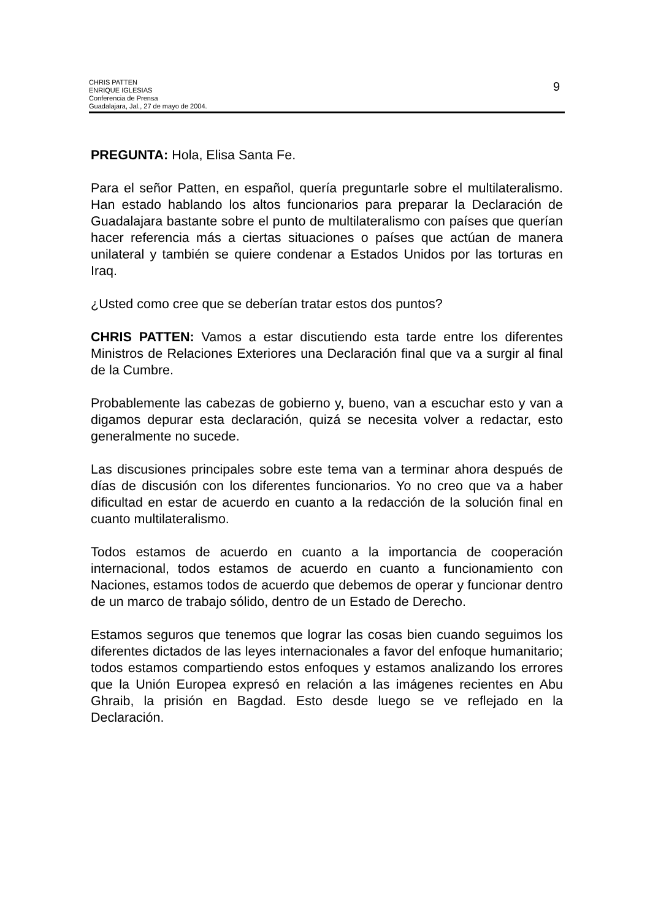CHRIS PATTEN
ENRIQUE IGLESIAS
Conferencia de Prensa
Guadalajara, Jal., 27 de mayo de 2004.
9
PREGUNTA: Hola, Elisa Santa Fe.
Para el señor Patten, en español, quería preguntarle sobre el multilateralismo. Han estado hablando los altos funcionarios para preparar la Declaración de Guadalajara bastante sobre el punto de multilateralismo con países que querían hacer referencia más a ciertas situaciones o países que actúan de manera unilateral y también se quiere condenar a Estados Unidos por las torturas en Iraq.
¿Usted como cree que se deberían tratar estos dos puntos?
CHRIS PATTEN: Vamos a estar discutiendo esta tarde entre los diferentes Ministros de Relaciones Exteriores una Declaración final que va a surgir al final de la Cumbre.
Probablemente las cabezas de gobierno y, bueno, van a escuchar esto y van a digamos depurar esta declaración, quizá se necesita volver a redactar, esto generalmente no sucede.
Las discusiones principales sobre este tema van a terminar ahora después de días de discusión con los diferentes funcionarios. Yo no creo que va a haber dificultad en estar de acuerdo en cuanto a la redacción de la solución final en cuanto multilateralismo.
Todos estamos de acuerdo en cuanto a la importancia de cooperación internacional, todos estamos de acuerdo en cuanto a funcionamiento con Naciones, estamos todos de acuerdo que debemos de operar y funcionar dentro de un marco de trabajo sólido, dentro de un Estado de Derecho.
Estamos seguros que tenemos que lograr las cosas bien cuando seguimos los diferentes dictados de las leyes internacionales a favor del enfoque humanitario; todos estamos compartiendo estos enfoques y estamos analizando los errores que la Unión Europea expresó en relación a las imágenes recientes en Abu Ghraib, la prisión en Bagdad. Esto desde luego se ve reflejado en la Declaración.